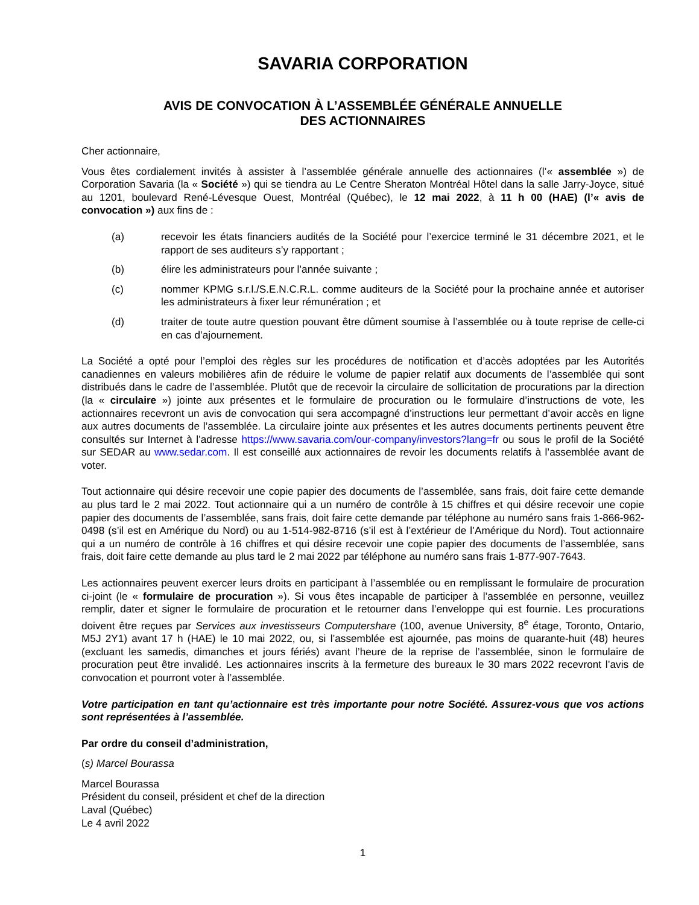SAVARIA CORPORATION
AVIS DE CONVOCATION À L’ASSEMBLÉE GÉNÉRALE ANNUELLE
DES ACTIONNAIRES
Cher actionnaire,
Vous êtes cordialement invités à assister à l’assemblée générale annuelle des actionnaires (l’« assemblée ») de Corporation Savaria (la « Société ») qui se tiendra au Le Centre Sheraton Montréal Hôtel dans la salle Jarry-Joyce, situé au 1201, boulevard René-Lévesque Ouest, Montréal (Québec), le 12 mai 2022, à 11 h 00 (HAE) (l’« avis de convocation ») aux fins de :
(a) recevoir les états financiers audités de la Société pour l’exercice terminé le 31 décembre 2021, et le rapport de ses auditeurs s’y rapportant ;
(b) élire les administrateurs pour l’année suivante ;
(c) nommer KPMG s.r.l./S.E.N.C.R.L. comme auditeurs de la Société pour la prochaine année et autoriser les administrateurs à fixer leur rémunération ; et
(d) traiter de toute autre question pouvant être dûment soumise à l’assemblée ou à toute reprise de celle-ci en cas d’ajournement.
La Société a opté pour l’emploi des règles sur les procédures de notification et d’accès adoptées par les Autorités canadiennes en valeurs mobilières afin de réduire le volume de papier relatif aux documents de l’assemblée qui sont distribués dans le cadre de l’assemblée. Plutôt que de recevoir la circulaire de sollicitation de procurations par la direction (la « circulaire ») jointe aux présentes et le formulaire de procuration ou le formulaire d’instructions de vote, les actionnaires recevront un avis de convocation qui sera accompagné d’instructions leur permettant d’avoir accès en ligne aux autres documents de l’assemblée. La circulaire jointe aux présentes et les autres documents pertinents peuvent être consultés sur Internet à l’adresse https://www.savaria.com/our-company/investors?lang=fr ou sous le profil de la Société sur SEDAR au www.sedar.com. Il est conseillé aux actionnaires de revoir les documents relatifs à l’assemblée avant de voter.
Tout actionnaire qui désire recevoir une copie papier des documents de l’assemblée, sans frais, doit faire cette demande au plus tard le 2 mai 2022. Tout actionnaire qui a un numéro de contrôle à 15 chiffres et qui désire recevoir une copie papier des documents de l’assemblée, sans frais, doit faire cette demande par téléphone au numéro sans frais 1-866-962-0498 (s’il est en Amérique du Nord) ou au 1-514-982-8716 (s’il est à l’extérieur de l’Amérique du Nord). Tout actionnaire qui a un numéro de contrôle à 16 chiffres et qui désire recevoir une copie papier des documents de l’assemblée, sans frais, doit faire cette demande au plus tard le 2 mai 2022 par téléphone au numéro sans frais 1-877-907-7643.
Les actionnaires peuvent exercer leurs droits en participant à l’assemblée ou en remplissant le formulaire de procuration ci-joint (le « formulaire de procuration »). Si vous êtes incapable de participer à l’assemblée en personne, veuillez remplir, dater et signer le formulaire de procuration et le retourner dans l’enveloppe qui est fournie. Les procurations doivent être reçues par Services aux investisseurs Computershare (100, avenue University, 8<sup>e</sup> étage, Toronto, Ontario, M5J 2Y1) avant 17 h (HAE) le 10 mai 2022, ou, si l’assemblée est ajournée, pas moins de quarante-huit (48) heures (excluant les samedis, dimanches et jours fériés) avant l’heure de la reprise de l’assemblée, sinon le formulaire de procuration peut être invalidé. Les actionnaires inscrits à la fermeture des bureaux le 30 mars 2022 recevront l’avis de convocation et pourront voter à l’assemblée.
Votre participation en tant qu’actionnaire est très importante pour notre Société. Assurez-vous que vos actions sont représentées à l’assemblée.
Par ordre du conseil d’administration,
(s) Marcel Bourassa
Marcel Bourassa
Président du conseil, président et chef de la direction
Laval (Québec)
Le 4 avril 2022
1